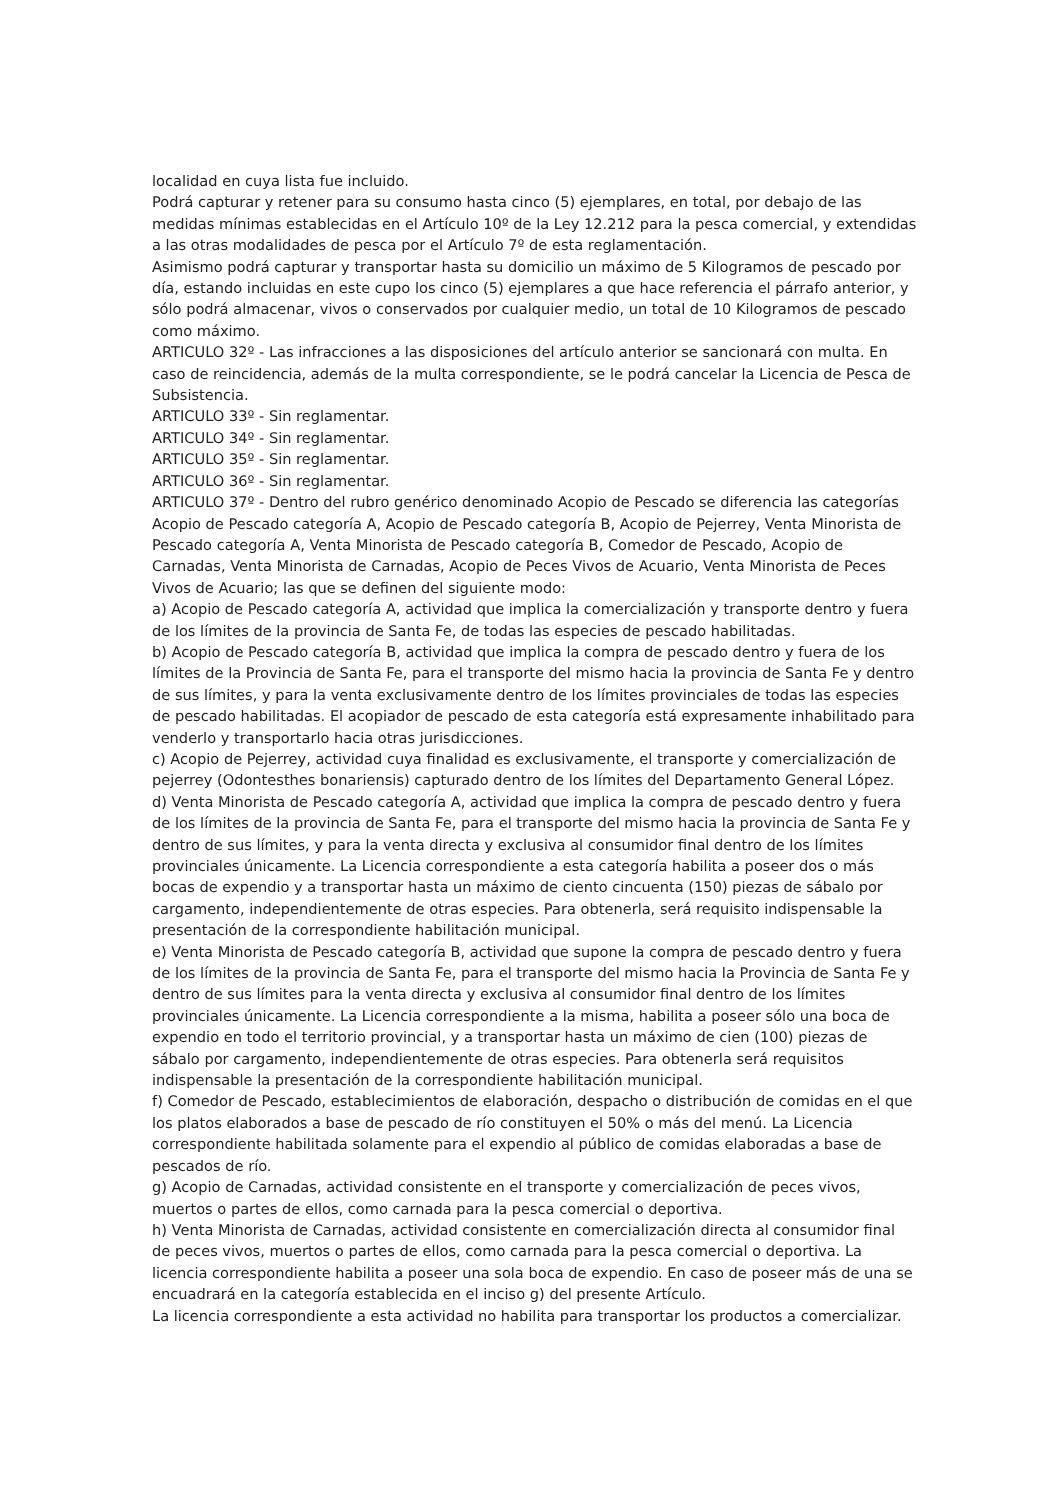localidad en cuya lista fue incluido.
Podrá capturar y retener para su consumo hasta cinco (5) ejemplares, en total, por debajo de las medidas mínimas establecidas en el Artículo 10º de la Ley 12.212 para la pesca comercial, y extendidas a las otras modalidades de pesca por el Artículo 7º de esta reglamentación.
Asimismo podrá capturar y transportar hasta su domicilio un máximo de 5 Kilogramos de pescado por día, estando incluidas en este cupo los cinco (5) ejemplares a que hace referencia el párrafo anterior, y sólo podrá almacenar, vivos o conservados por cualquier medio, un total de 10 Kilogramos de pescado como máximo.
ARTICULO 32º - Las infracciones a las disposiciones del artículo anterior se sancionará con multa. En caso de reincidencia, además de la multa correspondiente, se le podrá cancelar la Licencia de Pesca de Subsistencia.
ARTICULO 33º - Sin reglamentar.
ARTICULO 34º - Sin reglamentar.
ARTICULO 35º - Sin reglamentar.
ARTICULO 36º - Sin reglamentar.
ARTICULO 37º - Dentro del rubro genérico denominado Acopio de Pescado se diferencia las categorías Acopio de Pescado categoría A, Acopio de Pescado categoría B, Acopio de Pejerrey, Venta Minorista de Pescado categoría A, Venta Minorista de Pescado categoría B, Comedor de Pescado, Acopio de Carnadas, Venta Minorista de Carnadas, Acopio de Peces Vivos de Acuario, Venta Minorista de Peces Vivos de Acuario; las que se definen del siguiente modo:
a) Acopio de Pescado categoría A, actividad que implica la comercialización y transporte dentro y fuera de los límites de la provincia de Santa Fe, de todas las especies de pescado habilitadas.
b) Acopio de Pescado categoría B, actividad que implica la compra de pescado dentro y fuera de los límites de la Provincia de Santa Fe, para el transporte del mismo hacia la provincia de Santa Fe y dentro de sus límites, y para la venta exclusivamente dentro de los límites provinciales de todas las especies de pescado habilitadas. El acopiador de pescado de esta categoría está expresamente inhabilitado para venderlo y transportarlo hacia otras jurisdicciones.
c) Acopio de Pejerrey, actividad cuya finalidad es exclusivamente, el transporte y comercialización de pejerrey (Odontesthes bonariensis) capturado dentro de los límites del Departamento General López.
d) Venta Minorista de Pescado categoría A, actividad que implica la compra de pescado dentro y fuera de los límites de la provincia de Santa Fe, para el transporte del mismo hacia la provincia de Santa Fe y dentro de sus límites, y para la venta directa y exclusiva al consumidor final dentro de los límites provinciales únicamente. La Licencia correspondiente a esta categoría habilita a poseer dos o más bocas de expendio y a transportar hasta un máximo de ciento cincuenta (150) piezas de sábalo por cargamento, independientemente de otras especies. Para obtenerla, será requisito indispensable la presentación de la correspondiente habilitación municipal.
e) Venta Minorista de Pescado categoría B, actividad que supone la compra de pescado dentro y fuera de los límites de la provincia de Santa Fe, para el transporte del mismo hacia la Provincia de Santa Fe y dentro de sus límites para la venta directa y exclusiva al consumidor final dentro de los límites provinciales únicamente. La Licencia correspondiente a la misma, habilita a poseer sólo una boca de expendio en todo el territorio provincial, y a transportar hasta un máximo de cien (100) piezas de sábalo por cargamento, independientemente de otras especies. Para obtenerla será requisitos indispensable la presentación de la correspondiente habilitación municipal.
f) Comedor de Pescado, establecimientos de elaboración, despacho o distribución de comidas en el que los platos elaborados a base de pescado de río constituyen el 50% o más del menú. La Licencia correspondiente habilitada solamente para el expendio al público de comidas elaboradas a base de pescados de río.
g) Acopio de Carnadas, actividad consistente en el transporte y comercialización de peces vivos, muertos o partes de ellos, como carnada para la pesca comercial o deportiva.
h) Venta Minorista de Carnadas, actividad consistente en comercialización directa al consumidor final de peces vivos, muertos o partes de ellos, como carnada para la pesca comercial o deportiva. La licencia correspondiente habilita a poseer una sola boca de expendio. En caso de poseer más de una se encuadrará en la categoría establecida en el inciso g) del presente Artículo.
La licencia correspondiente a esta actividad no habilita para transportar los productos a comercializar.